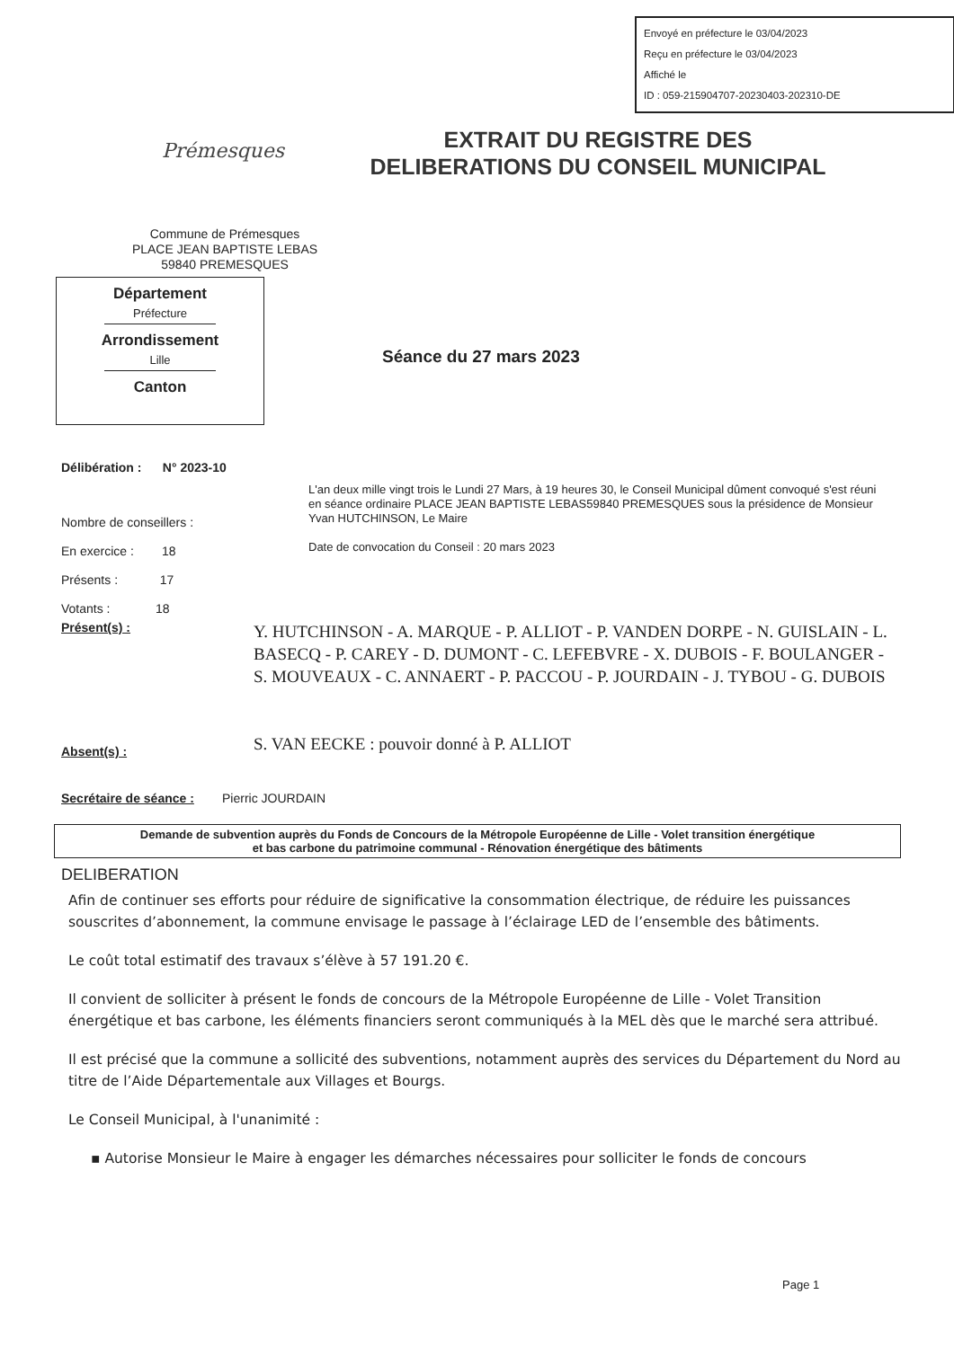Envoyé en préfecture le 03/04/2023
Reçu en préfecture le 03/04/2023
Affiché le
ID : 059-215904707-20230403-202310-DE
Prémesques
EXTRAIT DU REGISTRE DES
DELIBERATIONS DU CONSEIL MUNICIPAL
Commune de Prémesques
PLACE JEAN BAPTISTE LEBAS
59840 PREMESQUES
Département
Préfecture
Arrondissement
Lille
Canton
Séance du 27 mars 2023
Délibération : N° 2023-10
L'an deux mille vingt trois le Lundi 27 Mars, à 19 heures 30, le Conseil Municipal dûment convoqué s'est réuni en séance ordinaire PLACE JEAN BAPTISTE LEBAS59840 PREMESQUES sous la présidence de Monsieur Yvan HUTCHINSON, Le Maire
Date de convocation du Conseil : 20 mars 2023
Nombre de conseillers :
En exercice : 18
Présents : 17
Votants : 18
Présent(s) :
Y. HUTCHINSON - A. MARQUE - P. ALLIOT - P. VANDEN DORPE - N. GUISLAIN - L. BASECQ - P. CAREY - D. DUMONT - C. LEFEBVRE - X. DUBOIS - F. BOULANGER - S. MOUVEAUX - C. ANNAERT - P. PACCOU - P. JOURDAIN - J. TYBOU - G. DUBOIS
S. VAN EECKE : pouvoir donné à P. ALLIOT
Absent(s) :
Secrétaire de séance : Pierric JOURDAIN
Demande de subvention auprès du Fonds de Concours de la Métropole Européenne de Lille - Volet transition énergétique
et bas carbone du patrimoine communal - Rénovation énergétique des bâtiments
DELIBERATION
Afin de continuer ses efforts pour réduire de significative la consommation électrique, de réduire les puissances souscrites d’abonnement, la commune envisage le passage à l’éclairage LED de l’ensemble des bâtiments.
Le coût total estimatif des travaux s’élève à 57 191.20 €.
Il convient de solliciter à présent le fonds de concours de la Métropole Européenne de Lille - Volet Transition énergétique et bas carbone, les éléments financiers seront communiqués à la MEL dès que le marché sera attribué.
Il est précisé que la commune a sollicité des subventions, notamment auprès des services du Département du Nord au titre de l’Aide Départementale aux Villages et Bourgs.
Le Conseil Municipal, à l'unanimité :
▪ Autorise Monsieur le Maire à engager les démarches nécessaires pour solliciter le fonds de concours
Page 1